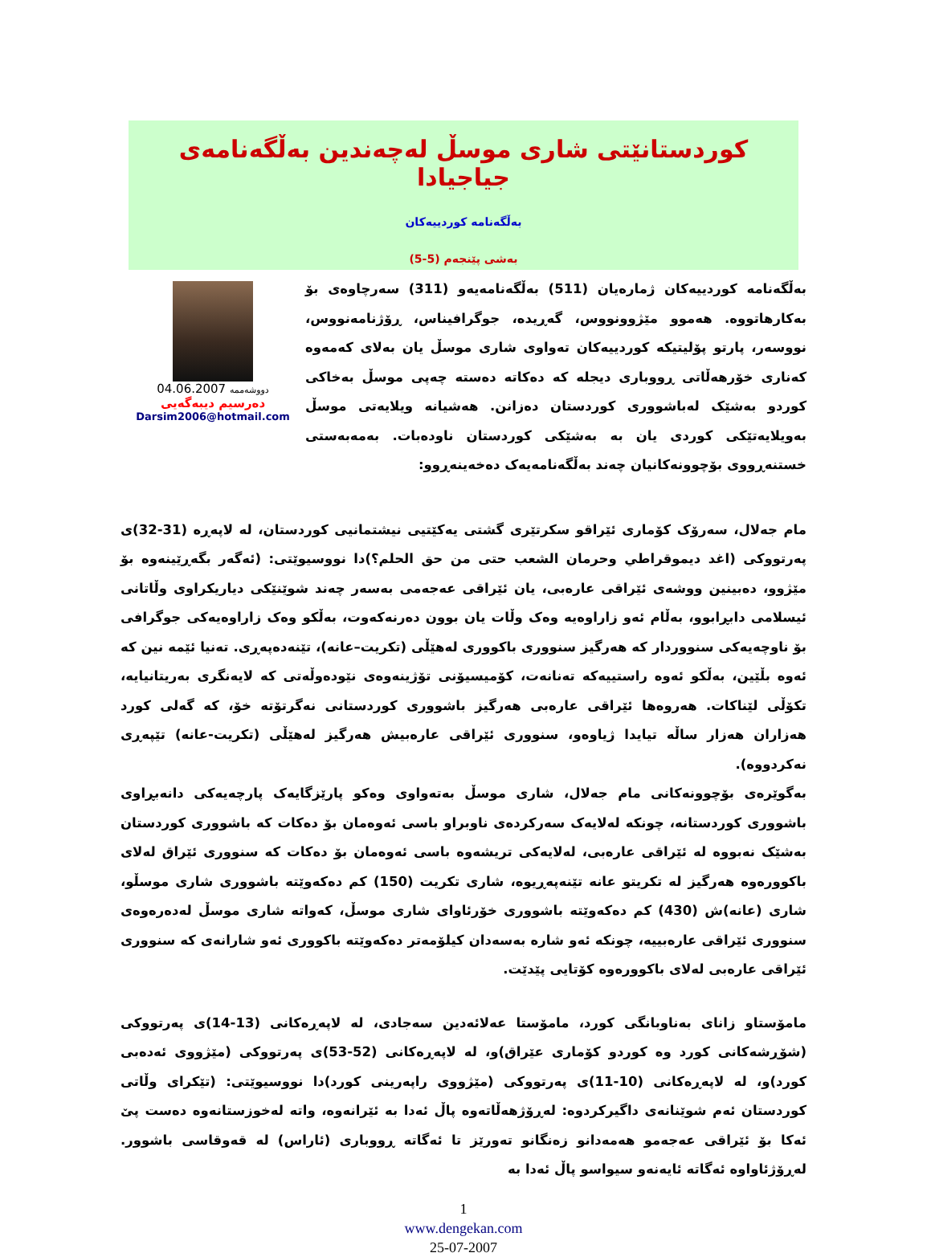کوردستانێتی شاری موسڵ لەچەندین بەڵگەنامەی جیاجیادا
بەڵگەنامە کوردییەکان
بەشی پێنجەم (5-5)
بەڵگەنامە کوردییەکان ژمارەیان (511) بەڵگەنامەیەو (311) سەرچاوەی بۆ بەکارهاتووە. هەموو مێژوونووس، گەڕیدە، جوگرافیناس، ڕۆژنامەنووس، نووسەر، پارتو پۆلیتیکە کوردییەکان تەواوی شاری موسڵ یان بەلای کەمەوە کەناری خۆرهەڵاتی ڕووباری دیجلە کە دەکاتە دەستە چەپی موسڵ بەخاکی کوردو بەشێک لەباشووری کوردستان دەزانن. هەشیانە ویلایەتی موسڵ بەویلایەتێکی کوردی یان بە بەشێکی کوردستان ناودەبات. بەمەبەستی خستنەڕووی بۆچوونەکانیان چەند بەڵگەنامەیەک دەخەینەڕوو:
04.06.2007 دووشەممە
دەرسیم دیبەگەیی
Darsim2006@hotmail.com
مام جەلال، سەرۆک کۆماری ئێراقو سکرتێری گشتی یەکێتیی نیشتمانیی کوردستان، لە لاپەڕە (31-32)ی پەرتووکی (اغد دیموقراطي وحرمان الشعب حتى من حق الحلم؟)دا نووسیوێتی: (ئەگەر بگەڕێینەوە بۆ مێژوو، دەبینین ووشەی ئێراقی عارەبی، یان ئێراقی عەجەمی بەسەر چەند شوێنێکی دیاریکراوی وڵاتانی ئیسلامی دابڕابوو، بەڵام ئەو زاراوەیە وەک وڵات یان بوون دەرنەکەوت، بەڵکو وەک زاراوەیەکی جوگرافی بۆ ناوچەیەکی سنووردار کە هەرگیز سنووری باکووری لەهێڵی (تکریت–عانە)، تێنەدەپەڕی. تەنیا ئێمە نین کە ئەوە بڵێین، بەڵکو ئەوە راستییەکە تەنانەت، کۆمیسیۆنی تۆژینەوەی نێودەوڵەتی کە لایەنگری بەریتانیایە، تکۆڵی لێناکات. هەروەها ئێراقی عارەبی هەرگیز باشووری کوردستانی نەگرتۆتە خۆ، کە گەلی کورد هەزاران هەزار ساڵە تیایدا ژیاوەو، سنووری ئێراقی عارەبیش هەرگیز لەهێڵی (تکریت-عانە) تێپەڕی نەکردووە).
بەگوێرەی بۆچوونەکانی مام جەلال، شاری موسڵ بەتەواوی وەکو پارێزگایەک پارچەیەکی دانەبڕاوی باشووری کوردستانە، چونکە لەلایەک سەرکردەی ناوبراو باسی ئەوەمان بۆ دەکات کە باشووری کوردستان بەشێک نەبووە لە ئێراقی عارەبی، لەلایەکی تریشەوە باسی ئەوەمان بۆ دەکات کە سنووری ئێراق لەلای باکوورەوە هەرگیز لە تکریتو عانە تێنەپەڕیوە، شاری تکریت (150) کم دەکەوێتە باشووری شاری موسڵو، شاری (عانە)ش (430) کم دەکەوێتە باشووری خۆرئاوای شاری موسڵ، کەواتە شاری موسڵ لەدەرەوەی سنووری ئێراقی عارەبییە، چونکە ئەو شارە بەسەدان کیلۆمەتر دەکەوێتە باکووری ئەو شارانەی کە سنووری ئێراقی عارەبی لەلای باکوورەوە کۆتایی پێدێت.
مامۆستاو زانای بەناوبانگی کورد، مامۆستا عەلائەدین سەجادی، لە لاپەڕەکانی (13-14)ی پەرتووکی (شۆڕشەکانی کورد وە کوردو کۆماری عێراق)و، لە لاپەڕەکانی (52-53)ی پەرتووکی (مێژووی ئەدەبی کورد)و، لە لاپەڕەکانی (10-11)ی پەرتووکی (مێژووی راپەرینی کورد)دا نووسیوێتی: (تێکرای وڵاتی کوردستان ئەم شوێنانەی داگیرکردوە: لەڕۆژهەڵاتەوە پاڵ ئەدا بە ئێرانەوە، واتە لەخوزستانەوە دەست پێ ئەکا بۆ ئێراقی عەجەمو هەمەدانو زەنگانو تەورێز تا ئەگاتە ڕووباری (ئاراس) لە قەوقاسی باشوور. لەڕۆژئاواوە ئەگاتە ئایەنەو سیواسو پاڵ ئەدا بە
1
www.dengekan.com
25-07-2007